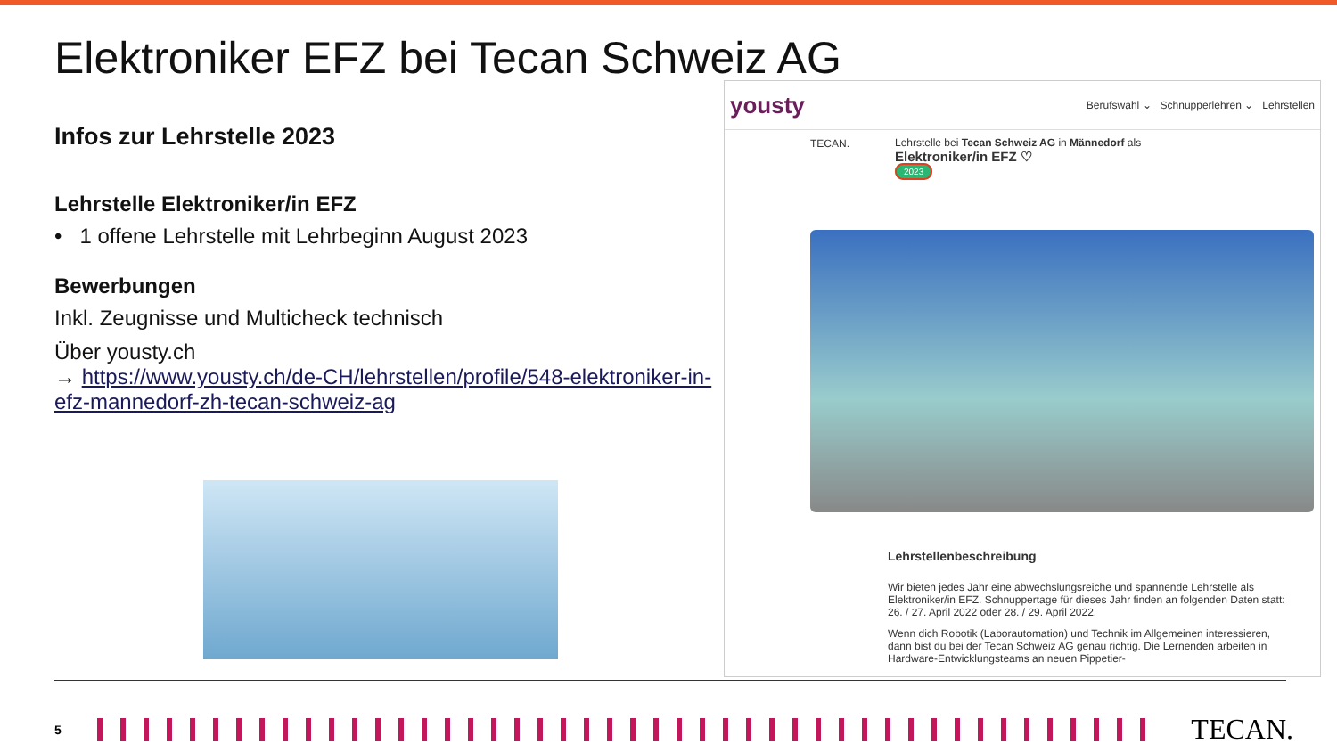Elektroniker EFZ bei Tecan Schweiz AG
Infos zur Lehrstelle 2023
Lehrstelle Elektroniker/in EFZ
• 1 offene Lehrstelle mit Lehrbeginn August 2023
Bewerbungen
Inkl. Zeugnisse und Multicheck technisch
Über yousty.ch
→ https://www.yousty.ch/de-CH/lehrstellen/profile/548-elektroniker-in-efz-mannedorf-zh-tecan-schweiz-ag
yousty Berufswahl ⌄ Schnupperlehren ⌄ Lehrstellen
TECAN.
Lehrstelle bei Tecan Schweiz AG in Männedorf als
Elektroniker/in EFZ ♡
2023
Lehrstellenbeschreibung
Wir bieten jedes Jahr eine abwechslungsreiche und spannende Lehrstelle als Elektroniker/in EFZ. Schnuppertage für dieses Jahr finden an folgenden Daten statt: 26. / 27. April 2022 oder 28. / 29. April 2022.
Wenn dich Robotik (Laborautomation) und Technik im Allgemeinen interessieren, dann bist du bei der Tecan Schweiz AG genau richtig. Die Lernenden arbeiten in Hardware-Entwicklungsteams an neuen Pippetier-
5
TECAN.